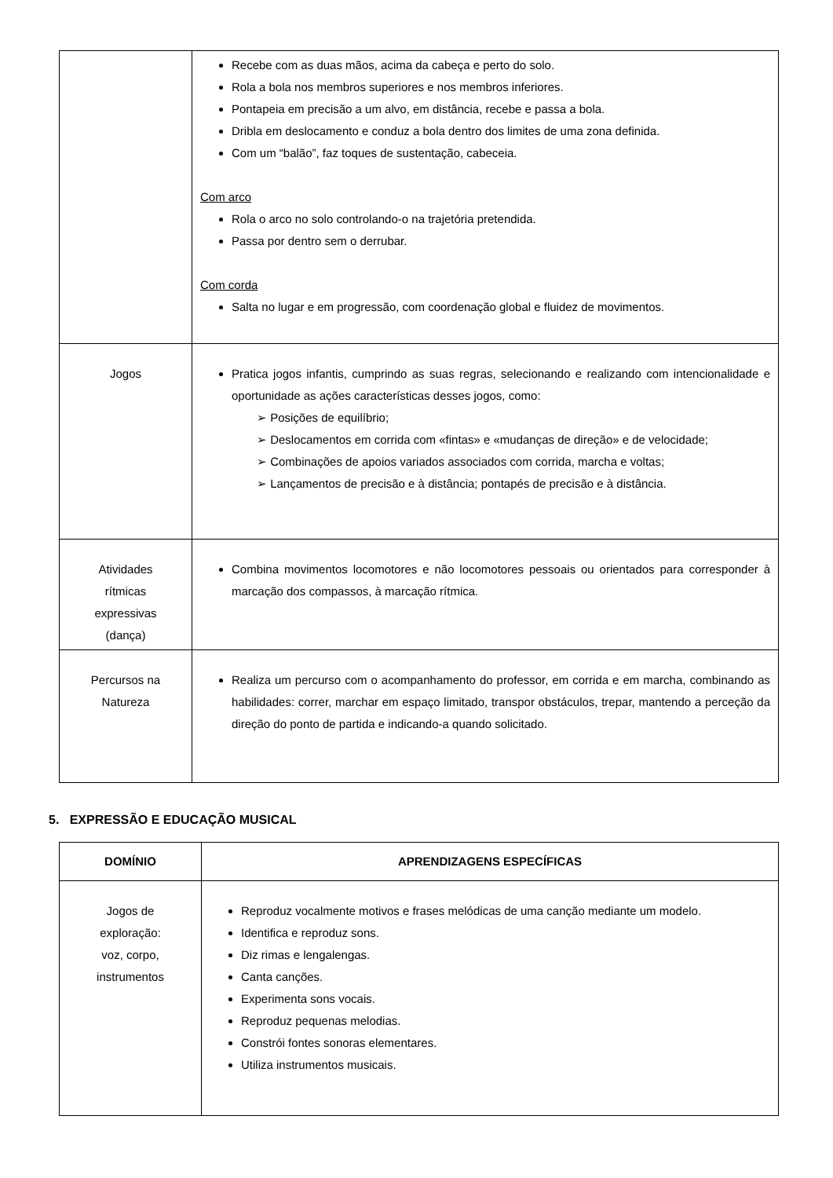| | Recebe com as duas mãos, acima da cabeça e perto do solo. Rola a bola nos membros superiores e nos membros inferiores. Pontapeia em precisão a um alvo, em distância, recebe e passa a bola. Dribla em deslocamento e conduz a bola dentro dos limites de uma zona definida. Com um “balão”, faz toques de sustentação, cabeceia. Com arco Rola o arco no solo controlando-o na trajetória pretendida. Passa por dentro sem o derrubar. Com corda Salta no lugar e em progressão, com coordenação global e fluidez de movimentos. |
| Jogos | Pratica jogos infantis, cumprindo as suas regras, selecionando e realizando com intencionalidade e oportunidade as ações características desses jogos, como: ➢ Posições de equilíbrio; ➢ Deslocamentos em corrida com «fintas» e «mudanças de direção» e de velocidade; ➢ Combinações de apoios variados associados com corrida, marcha e voltas; ➢ Lançamentos de precisão e à distância; pontapés de precisão e à distância. |
| Atividades rítmicas expressivas (dança) | Combina movimentos locomotores e não locomotores pessoais ou orientados para corresponder à marcação dos compassos, à marcação rítmica. |
| Percursos na Natureza | Realiza um percurso com o acompanhamento do professor, em corrida e em marcha, combinando as habilidades: correr, marchar em espaço limitado, transpor obstáculos, trepar, mantendo a perceção da direção do ponto de partida e indicando-a quando solicitado. |
5. EXPRESSÃO E EDUCAÇÃO MUSICAL
| DOMÍNIO | APRENDIZAGENS ESPECÍFICAS |
| --- | --- |
| Jogos de exploração: voz, corpo, instrumentos | Reproduz vocalmente motivos e frases melódicas de uma canção mediante um modelo. Identifica e reproduz sons. Diz rimas e lengalengas. Canta canções. Experimenta sons vocais. Reproduz pequenas melodias. Constrói fontes sonoras elementares. Utiliza instrumentos musicais. |